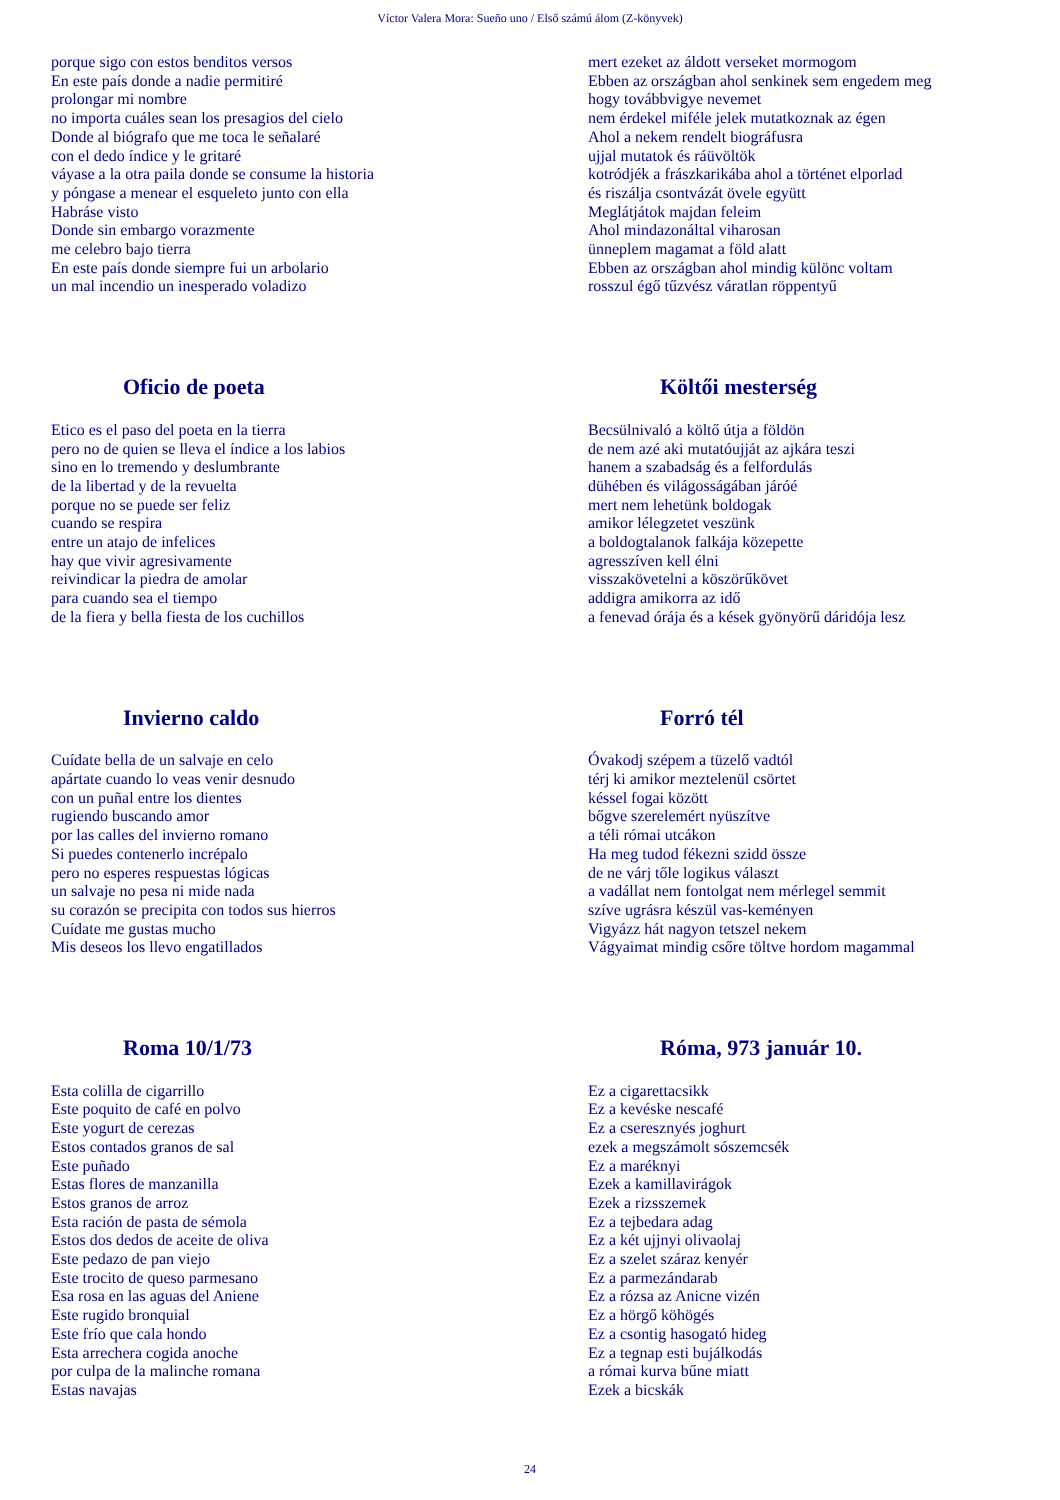Víctor Valera Mora: Sueño uno / Első számú álom (Z-könyvek)
porque sigo con estos benditos versos
En este país donde a nadie permitiré
prolongar mi nombre
no importa cuáles sean los presagios del cielo
Donde al biógrafo que me toca le señalaré
con el dedo índice y le gritaré
váyase a la otra paila donde se consume la historia
y póngase a menear el esqueleto junto con ella
Habráse visto
Donde sin embargo vorazmente
me celebro bajo tierra
En este país donde siempre fui un arbolario
un mal incendio un inesperado voladizo
mert ezeket az áldott verseket mormogom
Ebben az országban ahol senkinek sem engedem meg
hogy továbbvigye nevemet
nem érdekel miféle jelek mutatkoznak az égen
Ahol a nekem rendelt biográfusra
ujjal mutatok és ráüvöltök
kotródjék a frászkarikába ahol a történet elporlad
és riszálja csontvázát övele együtt
Meglátjátok majdan feleim
Ahol mindazonáltal viharosan
ünneplem magamat a föld alatt
Ebben az országban ahol mindig különc voltam
rosszul égő tűzvész váratlan röppentyű
Oficio de poeta
Etico es el paso del poeta en la tierra
pero no de quien se lleva el índice a los labios
sino en lo tremendo y deslumbrante
de la libertad y de la revuelta
porque no se puede ser feliz
cuando se respira
entre un atajo de infelices
hay que vivir agresivamente
reivindicar la piedra de amolar
para cuando sea el tiempo
de la fiera y bella fiesta de los cuchillos
Költői mesterség
Becsülnivaló a költő útja a földön
de nem azé aki mutatóujját az ajkára teszi
hanem a szabadság és a felfordulás
dühében és világosságában járóé
mert nem lehetünk boldogak
amikor lélegzetet veszünk
a boldogtalanok falkája közepette
agresszíven kell élni
visszakövetelni a köszörűkövet
addigra amikorra az idő
a fenevad órája és a kések gyönyörű dáridója lesz
Invierno caldo
Cuídate bella de un salvaje en celo
apártate cuando lo veas venir desnudo
con un puñal entre los dientes
rugiendo buscando amor
por las calles del invierno romano
Si puedes contenerlo incrépalo
pero no esperes respuestas lógicas
un salvaje no pesa ni mide nada
su corazón se precipita con todos sus hierros
Cuídate me gustas mucho
Mis deseos los llevo engatillados
Forró tél
Óvakodj szépem a tüzelő vadtól
térj ki amikor meztelenül csörtet
késsel fogai között
bőgve szerelemért nyüszítve
a téli római utcákon
Ha meg tudod fékezni szidd össze
de ne várj tőle logikus választ
a vadállat nem fontolgat nem mérlegel semmit
szíve ugrásra készül vas-keményen
Vigyázz hát nagyon tetszel nekem
Vágyaimat mindig csőre töltve hordom magammal
Roma 10/1/73
Esta colilla de cigarrillo
Este poquito de café en polvo
Este yogurt de cerezas
Estos contados granos de sal
Este puñado
Estas flores de manzanilla
Estos granos de arroz
Esta ración de pasta de sémola
Estos dos dedos de aceite de oliva
Este pedazo de pan viejo
Este trocito de queso parmesano
Esa rosa en las aguas del Aniene
Este rugido bronquial
Este frío que cala hondo
Esta arrechera cogida anoche
por culpa de la malinche romana
Estas navajas
Róma, 973 január 10.
Ez a cigarettacsikk
Ez a kevéske nescafé
Ez a cseresznyés joghurt
ezek a megszámolt sószemcsék
Ez a maréknyi
Ezek a kamillavirágok
Ezek a rizsszemek
Ez a tejbedara adag
Ez a két ujjnyi olivaolaj
Ez a szelet száraz kenyér
Ez a parmezándarab
Ez a rózsa az Anicne vizén
Ez a hörgő köhögés
Ez a csontig hasogató hideg
Ez a tegnap esti bujálkodás
a római kurva bűne miatt
Ezek a bicskák
24